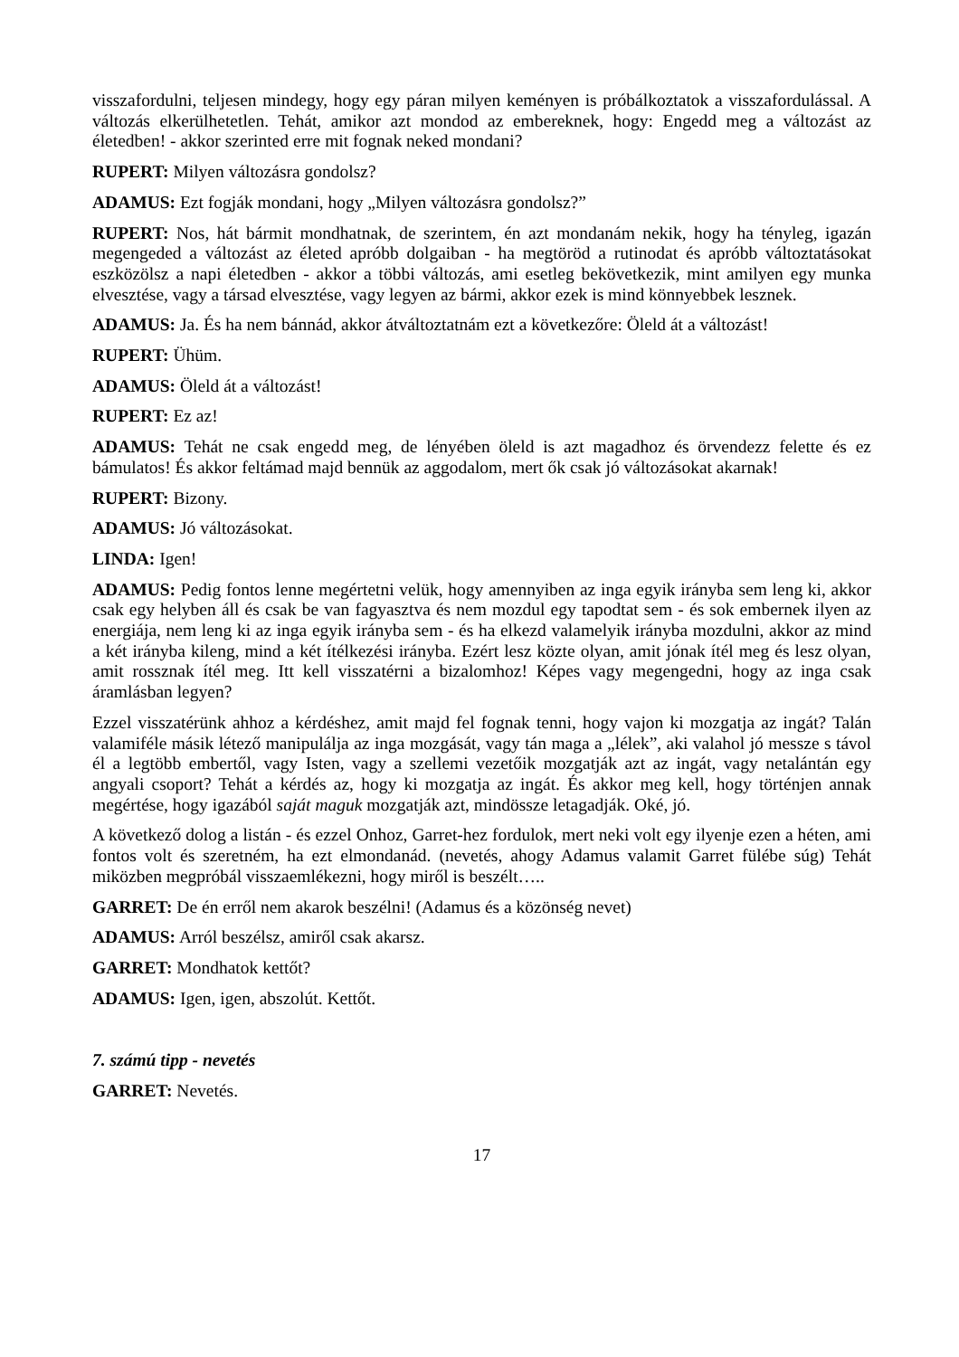visszafordulni, teljesen mindegy, hogy egy páran milyen keményen is próbálkoztatok a visszafordulással. A változás elkerülhetetlen. Tehát, amikor azt mondod az embereknek, hogy: Engedd meg a változást az életedben! - akkor szerinted erre mit fognak neked mondani?
RUPERT: Milyen változásra gondolsz?
ADAMUS: Ezt fogják mondani, hogy „Milyen változásra gondolsz?”
RUPERT: Nos, hát bármit mondhatnak, de szerintem, én azt mondanám nekik, hogy ha tényleg, igazán megengeded a változást az életed apróbb dolgaiban - ha megtöröd a rutinodat és apróbb változtatásokat eszközölsz a napi életedben - akkor a többi változás, ami esetleg bekövetkezik, mint amilyen egy munka elvesztése, vagy a társad elvesztése, vagy legyen az bármi, akkor ezek is mind könnyebbek lesznek.
ADAMUS: Ja. És ha nem bánnád, akkor átváltoztatnám ezt a következőre: Öleld át a változást!
RUPERT: Ühüm.
ADAMUS: Öleld át a változást!
RUPERT: Ez az!
ADAMUS: Tehát ne csak engedd meg, de lényében öleld is azt magadhoz és örvendezz felette és ez bámulatos! És akkor feltámad majd bennük az aggodalom, mert ők csak jó változásokat akarnak!
RUPERT: Bizony.
ADAMUS: Jó változásokat.
LINDA: Igen!
ADAMUS: Pedig fontos lenne megértetni velük, hogy amennyiben az inga egyik irányba sem leng ki, akkor csak egy helyben áll és csak be van fagyasztva és nem mozdul egy tapodtat sem - és sok embernek ilyen az energiája, nem leng ki az inga egyik irányba sem - és ha elkezd valamelyik irányba mozdulni, akkor az mind a két irányba kileng, mind a két ítélkezési irányba. Ezért lesz közte olyan, amit jónak ítél meg és lesz olyan, amit rossznak ítél meg. Itt kell visszatérni a bizalomhoz! Képes vagy megengedni, hogy az inga csak áramlásban legyen?
Ezzel visszatérünk ahhoz a kérdéshez, amit majd fel fognak tenni, hogy vajon ki mozgatja az ingát? Talán valamiféle másik létező manipulálja az inga mozgását, vagy tán maga a „lélek”, aki valahol jó messze s távol él a legtöbb embertől, vagy Isten, vagy a szellemi vezetőik mozgatják azt az ingát, vagy netalántán egy angyali csoport? Tehát a kérdés az, hogy ki mozgatja az ingát. És akkor meg kell, hogy történjen annak megértése, hogy igazából saját maguk mozgatják azt, mindössze letagadják. Oké, jó.
A következő dolog a listán - és ezzel Onhoz, Garret-hez fordulok, mert neki volt egy ilyenje ezen a héten, ami fontos volt és szeretném, ha ezt elmondanád. (nevetés, ahogy Adamus valamit Garret fülébe súg) Tehát miközben megpróbál visszaemlékezni, hogy miről is beszélt…..
GARRET: De én erről nem akarok beszélni! (Adamus és a közönség nevet)
ADAMUS: Arról beszélsz, amiről csak akarsz.
GARRET: Mondhatok kettőt?
ADAMUS: Igen, igen, abszolút. Kettőt.
7. számú tipp - nevetés
GARRET: Nevetés.
17